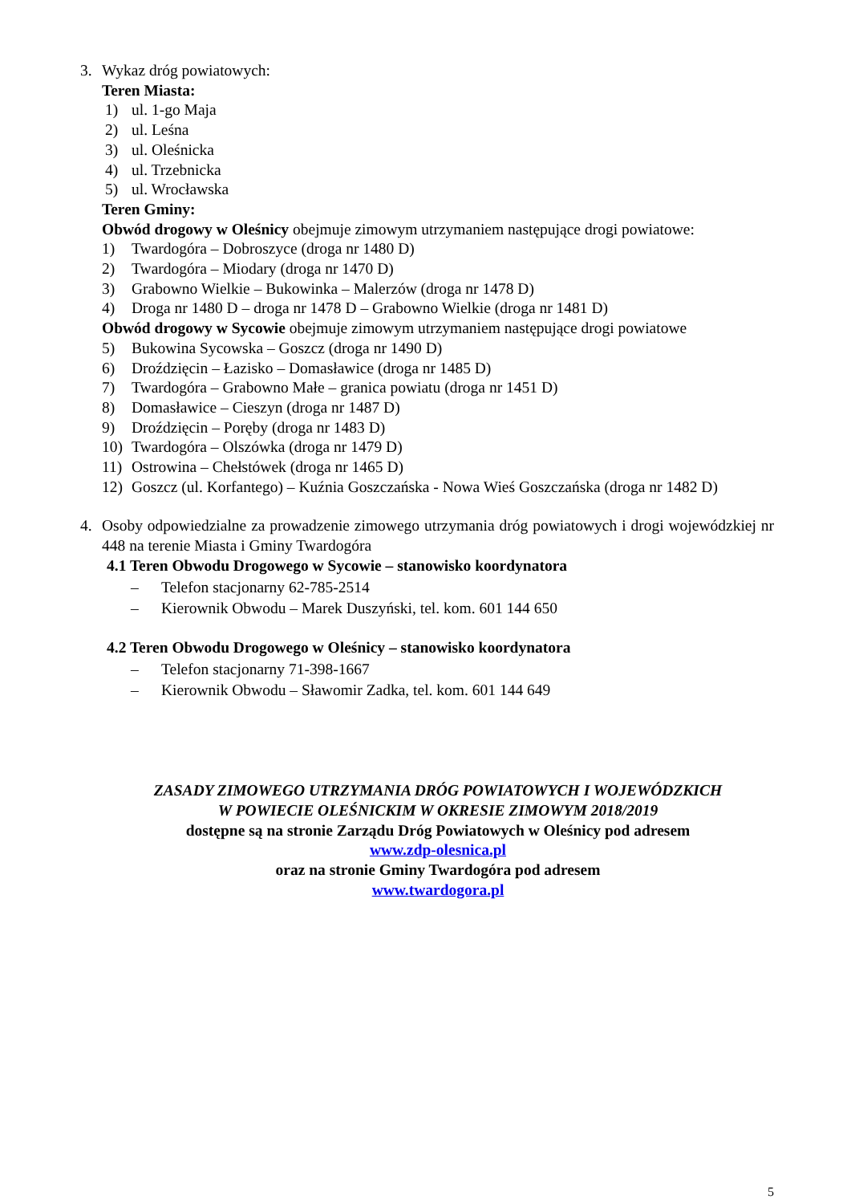3. Wykaz dróg powiatowych:
Teren Miasta:
1) ul. 1-go Maja
2) ul. Leśna
3) ul. Oleśnicka
4) ul. Trzebnicka
5) ul. Wrocławska
Teren Gminy:
Obwód drogowy w Oleśnicy obejmuje zimowym utrzymaniem następujące drogi powiatowe:
1) Twardogóra – Dobroszyce (droga nr 1480 D)
2) Twardogóra – Miodary (droga nr 1470 D)
3) Grabowno Wielkie – Bukowinka – Malerzów (droga nr 1478 D)
4) Droga nr 1480 D – droga nr 1478 D – Grabowno Wielkie (droga nr 1481 D)
Obwód drogowy w Sycowie obejmuje zimowym utrzymaniem następujące drogi powiatowe
5) Bukowina Sycowska – Goszcz (droga nr 1490 D)
6) Droździęcin – Łazisko – Domasławice (droga nr 1485 D)
7) Twardogóra – Grabowno Małe – granica powiatu (droga nr 1451 D)
8) Domasławice – Cieszyn (droga nr 1487 D)
9) Droździęcin – Poręby (droga nr 1483 D)
10) Twardogóra – Olszówka (droga nr 1479 D)
11) Ostrowina – Chełstówek (droga nr 1465 D)
12) Goszcz (ul. Korfantego) – Kuźnia Goszczańska - Nowa Wieś Goszczańska (droga nr 1482 D)
4. Osoby odpowiedzialne za prowadzenie zimowego utrzymania dróg powiatowych i drogi wojewódzkiej nr 448 na terenie Miasta i Gminy Twardogóra
4.1 Teren Obwodu Drogowego w Sycowie – stanowisko koordynatora
– Telefon stacjonarny 62-785-2514
– Kierownik Obwodu – Marek Duszyński, tel. kom. 601 144 650
4.2 Teren Obwodu Drogowego w Oleśnicy – stanowisko koordynatora
– Telefon stacjonarny 71-398-1667
– Kierownik Obwodu – Sławomir Zadka, tel. kom. 601 144 649
ZASADY ZIMOWEGO UTRZYMANIA DRÓG POWIATOWYCH I WOJEWÓDZKICH
W POWIECIE OLEŚNICKIM W OKRESIE ZIMOWYM 2018/2019
dostępne są na stronie Zarządu Dróg Powiatowych w Oleśnicy pod adresem
www.zdp-olesnica.pl
oraz na stronie Gminy Twardogóra pod adresem
www.twardogora.pl
5